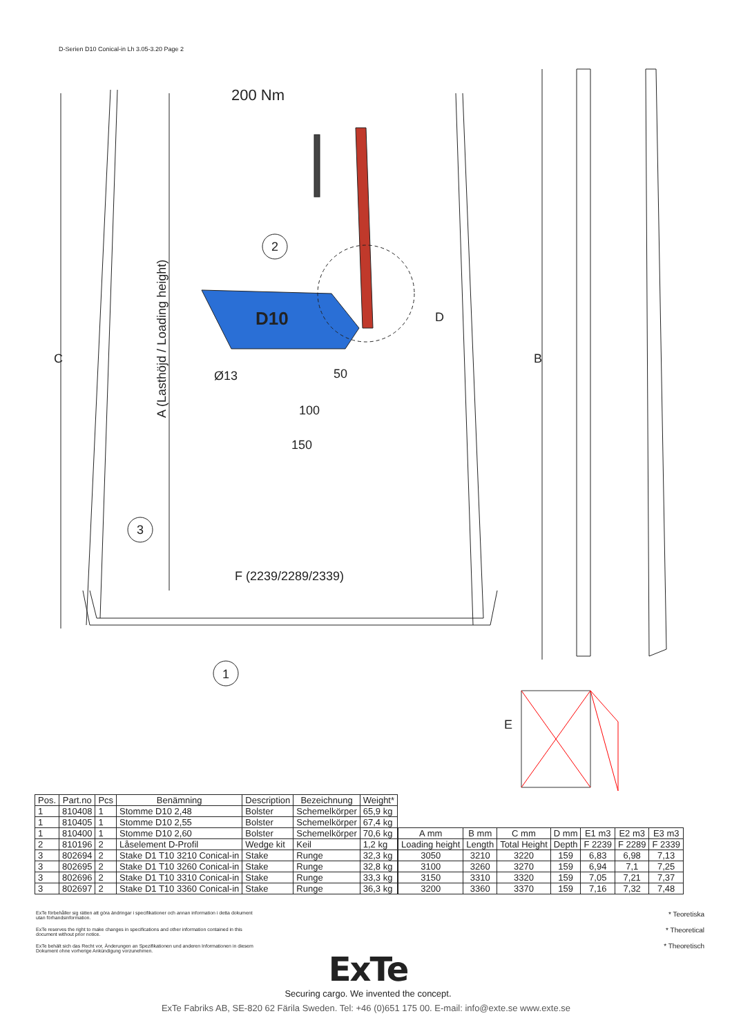D-Serien D10 Conical-in Lh 3.05-3.20 Page 2
200 Nm
2
3
1
Ø13
50
100
150
F (2239/2289/2339)
E
C
B
D
A (Lasthöjd / Loading height)
D10
| Pos. | Part.no | Pcs | Benämning | Description | Bezeichnung | Weight* |
| --- | --- | --- | --- | --- | --- | --- |
| 1 | 810408 | 1 | Stomme D10 2,48 | Bolster | Schemelkörper | 65,9 kg |
| 1 | 810405 | 1 | Stomme D10 2,55 | Bolster | Schemelkörper | 67,4 kg |
| 1 | 810400 | 1 | Stomme D10 2,60 | Bolster | Schemelkörper | 70,6 kg |
| 2 | 810196 | 2 | Låselement D-Profil | Wedge kit | Keil | 1,2 kg |
| 3 | 802694 | 2 | Stake D1 T10 3210 Conical-in | Stake | Runge | 32,3 kg |
| 3 | 802695 | 2 | Stake D1 T10 3260 Conical-in | Stake | Runge | 32,8 kg |
| 3 | 802696 | 2 | Stake D1 T10 3310 Conical-in | Stake | Runge | 33,3 kg |
| 3 | 802697 | 2 | Stake D1 T10 3360 Conical-in | Stake | Runge | 36,3 kg |
| A mm | B mm | C mm | D mm | E1 m3 | E2 m3 | E3 m3 |
| --- | --- | --- | --- | --- | --- | --- |
| Loading height | Length | Total Height | Depth | F 2239 | F 2289 | F 2339 |
| 3050 | 3210 | 3220 | 159 | 6,83 | 6,98 | 7,13 |
| 3100 | 3260 | 3270 | 159 | 6,94 | 7,1 | 7,25 |
| 3150 | 3310 | 3320 | 159 | 7,05 | 7,21 | 7,37 |
| 3200 | 3360 | 3370 | 159 | 7,16 | 7,32 | 7,48 |
ExTe förbehåller sig rätten att göra ändringar i specifikationer och annan information i detta dokument utan förhandsinformation.
ExTe reserves the right to make changes in specifications and other information contained in this document without prior notice.
ExTe behält sich das Recht vor, Änderungen an Spezifikationen und anderen Informationen in diesem Dokument ohne vorherige Ankündigung vorzunehmen.
* Teoretiska
* Theoretical
* Theoretisch
ExTe
Securing cargo. We invented the concept.
ExTe Fabriks AB, SE-820 62 Färila Sweden. Tel: +46 (0)651 175 00. E-mail: info@exte.se www.exte.se